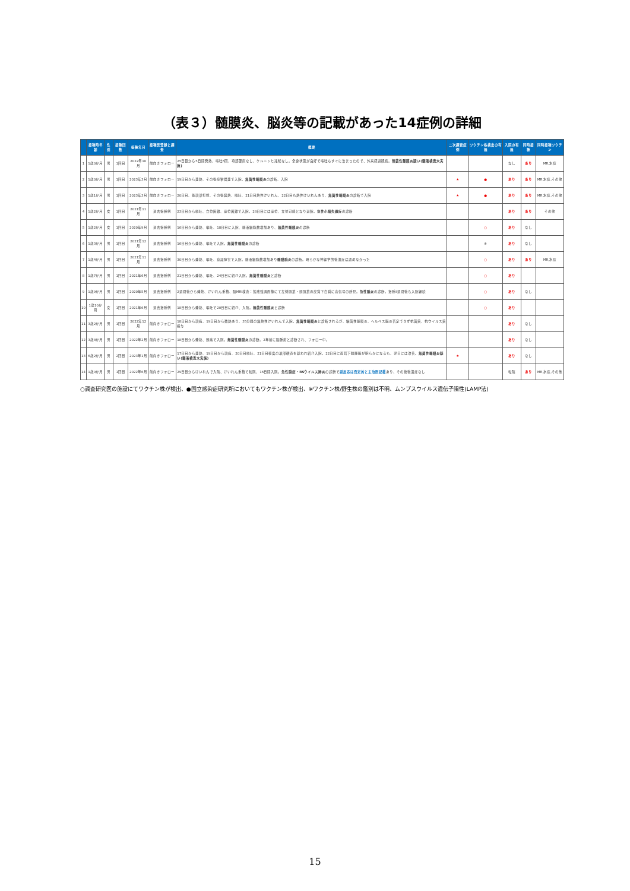（表３）髄膜炎、脳炎等の記載があった14症例の詳細
| | 接種時年齢 | 性別 | 接種回数 | 接種年月 | 接種医登録と調査 | 概要 | 二次調査症例 | ワクチン株検出の有無 | 入院の有無 | 同時接種 | 同時接種ワクチン |
| --- | --- | --- | --- | --- | --- | --- | --- | --- | --- | --- | --- |
| 1 | 1歳0か月 | 男 | 1回目 | 2022年10月 | 前向きフォロー | 25日目から5日間発熱、嘔吐6回、項部硬直なし、ケルニッヒ兆候なし。全身状態が良好で嘔吐もすぐに治まったので、外来経過観察。 無菌性髄膜炎疑い(髄液検査未実施) | | | なし | あり | MR,水痘 |
| 2 | 1歳0か月 | 男 | 1回目 | 2023年3月 | 前向きフォロー | 19日目から発熱、その後痙攣群発で入院。 無菌性髄膜炎 の診断、入院 | ★ | ● | あり | あり | MR,水痘,その他 |
| 3 | 1歳1か月 | 男 | 1回目 | 2023年3月 | 前向きフォロー | 20日目、後頭部打撲、その後発熱、嘔吐、21日目熱性けいれん、22日目も熱性けいれんあり、 無菌性髄膜炎 の診断で入院 | ★ | ● | あり | あり | MR,水痘,その他 |
| 4 | 1歳2か月 | 女 | 1回目 | 2021年11月 | 過去接種例 | 23日目から嘔吐、立位困難、座位困難で入院。28日目には座位、立位可能となり退院。 急性小脳失調症 の診断 | | | あり | あり | その他 |
| 5 | 1歳2か月 | 女 | 1回目 | 2020年9月 | 過去接種例 | 16日目から発熱、嘔吐、18日目に入院、髄液細胞数増加あり、 無菌性髄膜炎 の診断 | | ○ | あり | なし | |
| 6 | 1歳3か月 | 男 | 1回目 | 2021年12月 | 過去接種例 | 16日目から発熱、嘔吐で入院。 無菌性髄膜炎 の診断 | | ※ | あり | なし | |
| 7 | 1歳4か月 | 男 | 1回目 | 2021年11月 | 過去接種例 | 30日目から発熱、嘔吐、意識障害で入院。髄液細胞数増加あり 髄膜脳炎 の診断。明らかな神経学的後遺症は認めなかった | | ○ | あり | あり | MR,水痘 |
| 8 | 1歳7か月 | 男 | 1回目 | 2021年6月 | 過去接種例 | 21日目から発熱、嘔吐、24日目に紹介入院。 無菌性髄膜炎 と診断 | | ○ | あり | | |
| 9 | 1歳9か月 | 男 | 1回目 | 2020年5月 | 過去接種例 | 2週間後から発熱、けいれん重積、脳MRI検査：拡散強調画像にて左側頭葉・頭頂葉の皮質下白質に高信号の所見。 急性脳炎 の診断。接種8週間後も入院継続 | | ○ | あり | なし | |
| 10 | 1歳10か月 | 女 | 1回目 | 2021年6月 | 過去接種例 | 18日目から発熱、嘔吐で20日目に紹介、入院。 無菌性髄膜炎 と診断 | | ○ | あり | | |
| 11 | 3歳2か月 | 男 | 1回目 | 2022年12月 | 前向きフォロー | 18日目から頭痛、19日目から微熱あり、35分間の無熱性けいれんで入院。 無菌性髄膜炎 と診断されるが、細菌性髄膜炎、ヘルペス脳炎否定できず抗菌薬、抗ウイルス薬投与 | | | あり | なし | |
| 12 | 3歳8か月 | 男 | 1回目 | 2022年2月 | 前向きフォロー | 18日目から発熱、頭痛で入院。 無菌性髄膜炎 の診断。2年前に脳腫瘍と診断され、フォロー中。 | | | あり | なし | |
| 13 | 6歳2か月 | 男 | 2回目 | 2023年1月 | 前向きフォロー | 17日目から発熱、19日目から頭痛、20日目嘔吐、21日目軽度の項部硬直を疑われ紹介入院。22日目に両耳下腺腫脹が明らかになるも、翌日には改善。 無菌性髄膜炎疑い(髄液検査未実施) | ★ | | あり | なし | |
| 14 | 1歳0か月 | 男 | 1回目 | 2022年6月 | 前向きフォロー | 29日目からけいれんで入院、けいれん重積で転院、16日間入院。 急性脳症・RSウイルス肺炎 の診断で 副反応は否定的と主治医記載 あり、その後後遺症なし | | | 転院 | あり | MR,水痘,その他 |
○調査研究医の施設にてワクチン株が検出、●国立感染症研究所においてもワクチン株が検出、※ワクチン株/野生株の鑑別は不明、ムンプスウイルス遺伝子陽性(LAMP法)
15